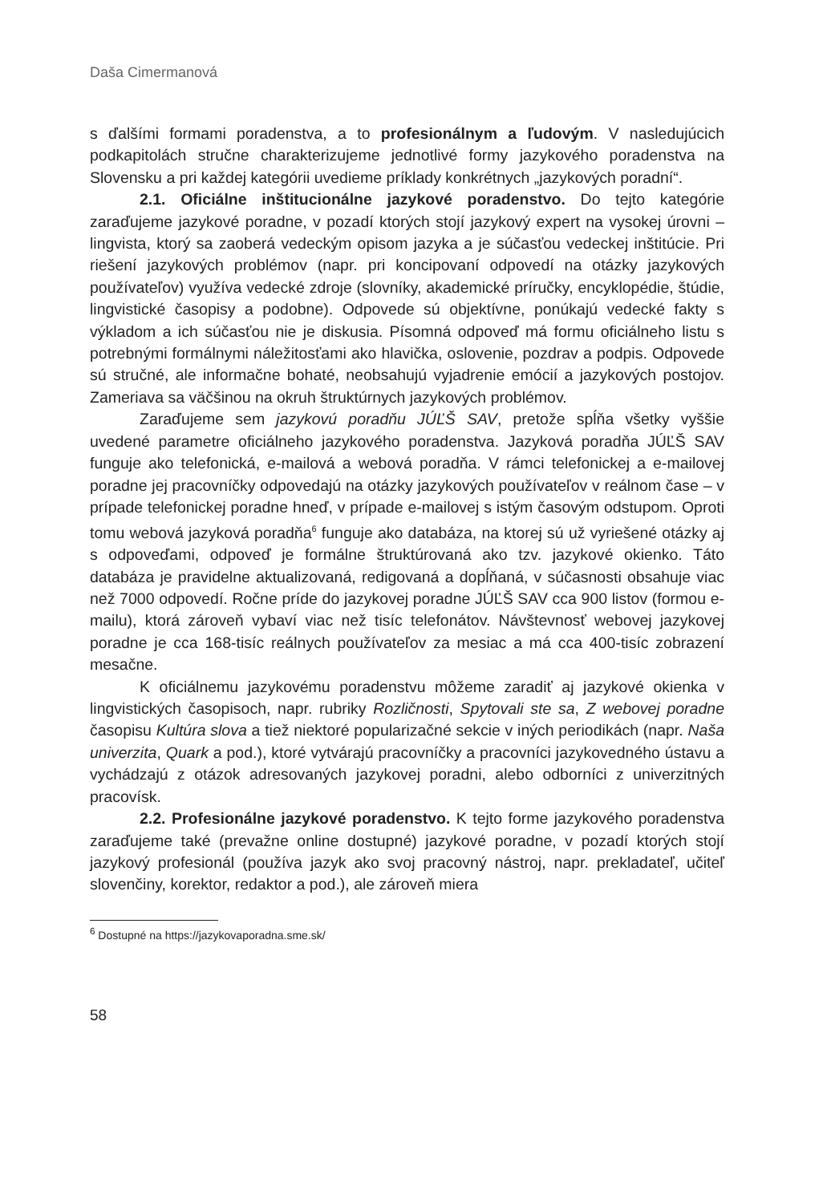Daša Cimermanová
s ďalšími formami poradenstva, a to profesionálnym a ľudovým. V nasledujúcich podkapitolách stručne charakterizujeme jednotlivé formy jazykového poradenstva na Slovensku a pri každej kategórii uvedieme príklady konkrétnych „jazykových poradní“.
2.1. Oficiálne inštitucionálne jazykové poradenstvo. Do tejto kategórie zaraďujeme jazykové poradne, v pozadí ktorých stojí jazykový expert na vysokej úrovni – lingvista, ktorý sa zaoberá vedeckým opisom jazyka a je súčasťou vedeckej inštitúcie. Pri riešení jazykových problémov (napr. pri koncipovaní odpovedí na otázky jazykových používateľov) využíva vedecké zdroje (slovníky, akademické príručky, encyklopédie, štúdie, lingvistické časopisy a podobne). Odpovede sú objektívne, ponúkajú vedecké fakty s výkladom a ich súčasťou nie je diskusia. Písomná odpoveď má formu oficiálneho listu s potrebnými formálnymi náležitosťami ako hlavička, oslovenie, pozdrav a podpis. Odpovede sú stručné, ale informačne bohaté, neobsahujú vyjadrenie emócií a jazykových postojov. Zameriava sa väčšinou na okruh štruktúrnych jazykových problémov.
Zaraďujeme sem jazykovú poradňu JÚĽŠ SAV, pretože spĺňa všetky vyššie uvedené parametre oficiálneho jazykového poradenstva. Jazyková poradňa JÚĽŠ SAV funguje ako telefonická, e-mailová a webová poradňa. V rámci telefonickej a e-mailovej poradne jej pracovníčky odpovedajú na otázky jazykových používateľov v reálnom čase – v prípade telefonickej poradne hneď, v prípade e-mailovej s istým časovým odstupom. Oproti tomu webová jazyková poradňa<sup>6</sup> funguje ako databáza, na ktorej sú už vyriešené otázky aj s odpoveďami, odpoveď je formálne štruktúrovaná ako tzv. jazykové okienko. Táto databáza je pravidelne aktualizovaná, redigovaná a dopĺňaná, v súčasnosti obsahuje viac než 7000 odpovedí. Ročne príde do jazykovej poradne JÚĽŠ SAV cca 900 listov (formou e-mailu), ktorá zároveň vybaví viac než tisíc telefonátov. Návštevnosť webovej jazykovej poradne je cca 168-tisíc reálnych používateľov za mesiac a má cca 400-tisíc zobrazení mesačne.
K oficiálnemu jazykovému poradenstvu môžeme zaradiť aj jazykové okienka v lingvistických časopisoch, napr. rubriky Rozličnosti, Spytovali ste sa, Z webovej poradne časopisu Kultúra slova a tiež niektoré popularizačné sekcie v iných periodikách (napr. Naša univerzita, Quark a pod.), ktoré vytvárajú pracovníčky a pracovníci jazykovedného ústavu a vychádzajú z otázok adresovaných jazykovej poradni, alebo odborníci z univerzitných pracovísk.
2.2. Profesionálne jazykové poradenstvo. K tejto forme jazykového poradenstva zaraďujeme také (prevažne online dostupné) jazykové poradne, v pozadí ktorých stojí jazykový profesionál (používa jazyk ako svoj pracovný nástroj, napr. prekladateľ, učiteľ slovenčiny, korektor, redaktor a pod.), ale zároveň miera
<sup>6</sup> Dostupné na https://jazykovaporadna.sme.sk/
58